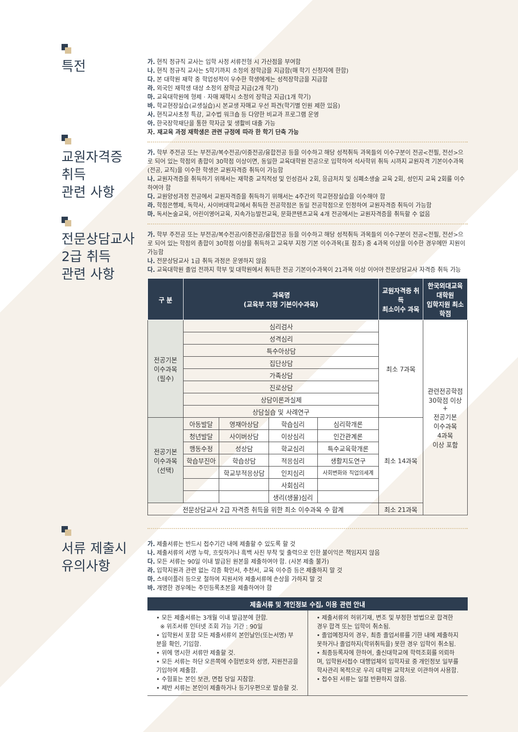특전
가. 현직 정규직 교사는 입학 사정 서류전형 시 가산점을 부여함
나. 현직 정규직 교사는 5학기까지 소정의 장학금을 지급함(매 학기 신청자에 한함)
다. 본 대학원 재학 중 학업성적이 우수한 학생에게는 성적장학금을 지급함
라. 외국인 재학생 대상 소정의 장학금 지급(2개 학기)
마. 교육대학원에 형제 · 자매 재학시 소정의 장학금 지급(1개 학기)
바. 학교현장실습(교생실습)시 본교생 자매교 우선 파견(학기별 인원 제한 있음)
사. 현직교사초청 특강, 교수법 워크숍 등 다양한 비교과 프로그램 운영
아. 한국장학재단을 통한 학자금 및 생활비 대출 가능
자. 재교육 과정 재학생은 관련 규정에 따라 한 학기 단축 가능
교원자격증
취득
관련 사항
가. 학부 주전공 또는 부전공/복수전공/이중전공/융합전공 등을 이수하고 해당 성적취득 과목들의 이수구분이 전공<전필, 전선>으로 되어 있는 학점의 총합이 30학점 이상이면, 동일한 교육대학원 전공으로 입학하여 석사학위 취득 시까지 교원자격 기본이수과목(전공, 교직)을 이수한 학생은 교원자격증 취득이 가능함
나. 교원자격증을 취득하기 위해서는 재학중 교직적성 및 인성검사 2회, 응급처치 및 심폐소생술 교육 2회, 성인지 교육 2회를 이수하여야 함
다. 교원양성과정 전공에서 교원자격증을 취득하기 위해서는 4주간의 학교현장실습을 이수해야 함
라. 학점은행제, 독학사, 사이버대학교에서 취득한 전공학점은 동일 전공학점으로 인정하여 교원자격증 취득이 가능함
마. 독서논술교육, 어린이영어교육, 지속가능발전교육, 문화콘텐츠교육 4개 전공에서는 교원자격증을 취득할 수 없음
전문상담교사
2급 취득
관련 사항
가. 학부 주전공 또는 부전공/복수전공/이중전공/융합전공 등을 이수하고 해당 성적취득 과목들의 이수구분이 전공<전필, 전선>으로 되어 있는 학점의 총합이 30학점 이상을 취득하고 교육부 지정 기본 이수과목(표 참조) 중 4과목 이상을 이수한 경우에만 지원이 가능함
나. 전문상담교사 1급 취득 과정은 운영하지 않음
다. 교육대학원 졸업 전까지 학부 및 대학원에서 취득한 전공 기본이수과목이 21과목 이상 이어야 전문상담교사 자격증 취득 가능
| 구 분 | 과목명 (교육부 지정 기본이수과목) | | | | 교원자격증 취득 최소이수 과목 | 한국외대교육대학원 입학지원 최소학점 |
| --- | --- | --- | --- | --- | --- | --- |
| 전공기본 이수과목 (필수) | 심리검사 | | | | 최소 7과목 | 관련전공학점 30학점 이상 + 전공기본 이수과목 4과목 이상 포함 |
| | 성격심리 | | | | | |
| | 특수아상담 | | | | | |
| | 집단상담 | | | | | |
| | 가족상담 | | | | | |
| | 진로상담 | | | | | |
| | 상담이론과실제 | | | | | |
| | 상담실습 및 사례연구 | | | | | |
| 전공기본 이수과목 (선택) | 아동발달 | 영재아상담 | 학습심리 | 심리학개론 | 최소 14과목 | |
| | 청년발달 | 사이버상담 | 이상심리 | 인간관계론 | | |
| | 행동수정 | 성상담 | 학교심리 | 특수교육학개론 | | |
| | 학습부진아 | 학습상담 | 적응심리 | 생활지도연구 | | |
| | | 학교부적응상담 | 인지심리 | 사회변화와 직업의세계 | | |
| | | | 사회심리 | | | |
| | | | 생리(생물)심리 | | | |
| 전문상담교사 2급 자격증 취득을 위한 최소 이수과목 수 합계 | | | | | 최소 21과목 | |
서류 제출시
유의사항
가. 제출서류는 반드시 접수기간 내에 제출할 수 있도록 할 것
나. 제출서류의 서명 누락, 흐릿하거나 흑백 사진 부착 및 출력으로 인한 불이익은 책임지지 않음
다. 모든 서류는 90일 이내 발급된 원본을 제출하여야 함. (사본 제출 불가)
라. 입학지원과 관련 없는 각종 확인서, 추천서, 교육 이수증 등은 제출하지 말 것
마. 스테이플러 등으로 철하여 지원서와 제출서류에 손상을 가하지 말 것
바. 개명한 경우에는 주민등록초본을 제출하여야 함
제출서류 및 개인정보 수집, 이용 관련 안내
• 모든 제출서류는 3개월 이내 발급분에 한함.
※ 위조서류 인터넷 조회 가능 기간 : 90일
• 입학원서 포함 모든 제출서류의 본인날인(또는서명) 부분을 확인, 기입함.
• 위에 명시한 서류만 제출할 것.
• 모든 서류는 하단 오른쪽에 수험번호와 성명, 지원전공을 기입하여 제출함.
• 수험표는 본인 보관, 면접 당일 지참함.
• 제반 서류는 본인이 제출하거나 등기우편으로 발송할 것.
• 제출서류의 허위기재, 변조 및 부정한 방법으로 합격한 경우 합격 또는 입학이 취소됨.
• 졸업예정자의 경우, 최종 졸업서류를 기한 내에 제출하지 못하거나 졸업하지(학위취득을) 못한 경우 입학이 취소됨.
• 최종등록자에 한하여, 출신대학교에 학력조회를 의뢰하며, 입학원서접수 대행업체의 입학자료 중 개인정보 일부를 학사관리 목적으로 우리 대학원 교학처로 이관하여 사용함.
• 접수된 서류는 일절 반환하지 않음.